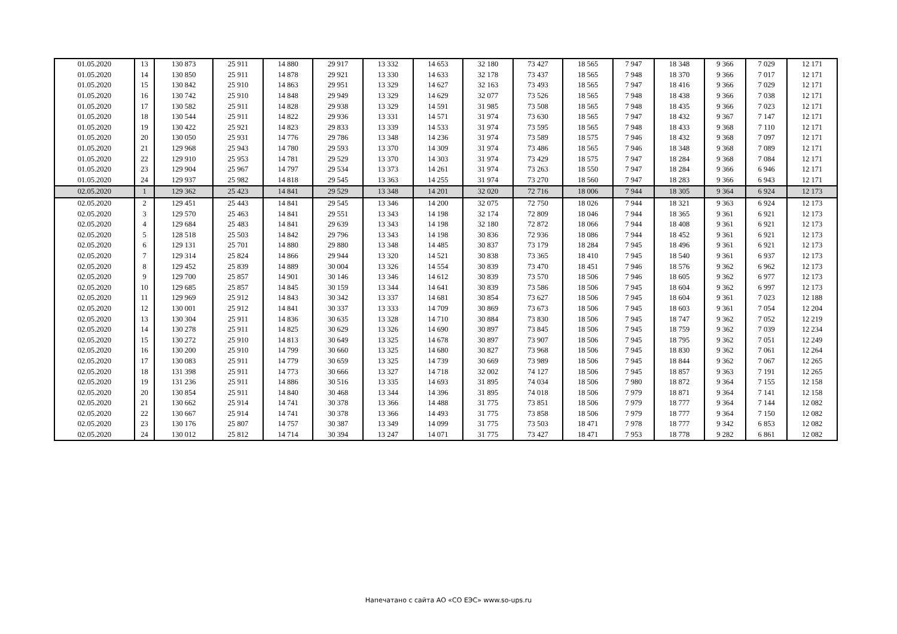| 01.05.2020 | 13 | 130 873 | 25 911 | 14 880 | 29 917 | 13 332 | 14 653 | 32 180 | 73 427 | 18 565 | 7 947 | 18 348 | 9 366 | 7 029 | 12 171 |
| 01.05.2020 | 14 | 130 850 | 25 911 | 14 878 | 29 921 | 13 330 | 14 633 | 32 178 | 73 437 | 18 565 | 7 948 | 18 370 | 9 366 | 7 017 | 12 171 |
| 01.05.2020 | 15 | 130 842 | 25 910 | 14 863 | 29 951 | 13 329 | 14 627 | 32 163 | 73 493 | 18 565 | 7 947 | 18 416 | 9 366 | 7 029 | 12 171 |
| 01.05.2020 | 16 | 130 742 | 25 910 | 14 848 | 29 949 | 13 329 | 14 629 | 32 077 | 73 526 | 18 565 | 7 948 | 18 438 | 9 366 | 7 038 | 12 171 |
| 01.05.2020 | 17 | 130 582 | 25 911 | 14 828 | 29 938 | 13 329 | 14 591 | 31 985 | 73 508 | 18 565 | 7 948 | 18 435 | 9 366 | 7 023 | 12 171 |
| 01.05.2020 | 18 | 130 544 | 25 911 | 14 822 | 29 936 | 13 331 | 14 571 | 31 974 | 73 630 | 18 565 | 7 947 | 18 432 | 9 367 | 7 147 | 12 171 |
| 01.05.2020 | 19 | 130 422 | 25 921 | 14 823 | 29 833 | 13 339 | 14 533 | 31 974 | 73 595 | 18 565 | 7 948 | 18 433 | 9 368 | 7 110 | 12 171 |
| 01.05.2020 | 20 | 130 050 | 25 931 | 14 776 | 29 786 | 13 348 | 14 236 | 31 974 | 73 589 | 18 575 | 7 946 | 18 432 | 9 368 | 7 097 | 12 171 |
| 01.05.2020 | 21 | 129 968 | 25 943 | 14 780 | 29 593 | 13 370 | 14 309 | 31 974 | 73 486 | 18 565 | 7 946 | 18 348 | 9 368 | 7 089 | 12 171 |
| 01.05.2020 | 22 | 129 910 | 25 953 | 14 781 | 29 529 | 13 370 | 14 303 | 31 974 | 73 429 | 18 575 | 7 947 | 18 284 | 9 368 | 7 084 | 12 171 |
| 01.05.2020 | 23 | 129 904 | 25 967 | 14 797 | 29 534 | 13 373 | 14 261 | 31 974 | 73 263 | 18 550 | 7 947 | 18 284 | 9 366 | 6 946 | 12 171 |
| 01.05.2020 | 24 | 129 937 | 25 982 | 14 818 | 29 545 | 13 363 | 14 255 | 31 974 | 73 270 | 18 560 | 7 947 | 18 283 | 9 366 | 6 943 | 12 171 |
| 02.05.2020 | 1 | 129 362 | 25 423 | 14 841 | 29 529 | 13 348 | 14 201 | 32 020 | 72 716 | 18 006 | 7 944 | 18 305 | 9 364 | 6 924 | 12 173 |
| 02.05.2020 | 2 | 129 451 | 25 443 | 14 841 | 29 545 | 13 346 | 14 200 | 32 075 | 72 750 | 18 026 | 7 944 | 18 321 | 9 363 | 6 924 | 12 173 |
| 02.05.2020 | 3 | 129 570 | 25 463 | 14 841 | 29 551 | 13 343 | 14 198 | 32 174 | 72 809 | 18 046 | 7 944 | 18 365 | 9 361 | 6 921 | 12 173 |
| 02.05.2020 | 4 | 129 684 | 25 483 | 14 841 | 29 639 | 13 343 | 14 198 | 32 180 | 72 872 | 18 066 | 7 944 | 18 408 | 9 361 | 6 921 | 12 173 |
| 02.05.2020 | 5 | 128 518 | 25 503 | 14 842 | 29 796 | 13 343 | 14 198 | 30 836 | 72 936 | 18 086 | 7 944 | 18 452 | 9 361 | 6 921 | 12 173 |
| 02.05.2020 | 6 | 129 131 | 25 701 | 14 880 | 29 880 | 13 348 | 14 485 | 30 837 | 73 179 | 18 284 | 7 945 | 18 496 | 9 361 | 6 921 | 12 173 |
| 02.05.2020 | 7 | 129 314 | 25 824 | 14 866 | 29 944 | 13 320 | 14 521 | 30 838 | 73 365 | 18 410 | 7 945 | 18 540 | 9 361 | 6 937 | 12 173 |
| 02.05.2020 | 8 | 129 452 | 25 839 | 14 889 | 30 004 | 13 326 | 14 554 | 30 839 | 73 470 | 18 451 | 7 946 | 18 576 | 9 362 | 6 962 | 12 173 |
| 02.05.2020 | 9 | 129 700 | 25 857 | 14 901 | 30 146 | 13 346 | 14 612 | 30 839 | 73 570 | 18 506 | 7 946 | 18 605 | 9 362 | 6 977 | 12 173 |
| 02.05.2020 | 10 | 129 685 | 25 857 | 14 845 | 30 159 | 13 344 | 14 641 | 30 839 | 73 586 | 18 506 | 7 945 | 18 604 | 9 362 | 6 997 | 12 173 |
| 02.05.2020 | 11 | 129 969 | 25 912 | 14 843 | 30 342 | 13 337 | 14 681 | 30 854 | 73 627 | 18 506 | 7 945 | 18 604 | 9 361 | 7 023 | 12 188 |
| 02.05.2020 | 12 | 130 001 | 25 912 | 14 841 | 30 337 | 13 333 | 14 709 | 30 869 | 73 673 | 18 506 | 7 945 | 18 603 | 9 361 | 7 054 | 12 204 |
| 02.05.2020 | 13 | 130 304 | 25 911 | 14 836 | 30 635 | 13 328 | 14 710 | 30 884 | 73 830 | 18 506 | 7 945 | 18 747 | 9 362 | 7 052 | 12 219 |
| 02.05.2020 | 14 | 130 278 | 25 911 | 14 825 | 30 629 | 13 326 | 14 690 | 30 897 | 73 845 | 18 506 | 7 945 | 18 759 | 9 362 | 7 039 | 12 234 |
| 02.05.2020 | 15 | 130 272 | 25 910 | 14 813 | 30 649 | 13 325 | 14 678 | 30 897 | 73 907 | 18 506 | 7 945 | 18 795 | 9 362 | 7 051 | 12 249 |
| 02.05.2020 | 16 | 130 200 | 25 910 | 14 799 | 30 660 | 13 325 | 14 680 | 30 827 | 73 968 | 18 506 | 7 945 | 18 830 | 9 362 | 7 061 | 12 264 |
| 02.05.2020 | 17 | 130 083 | 25 911 | 14 779 | 30 659 | 13 325 | 14 739 | 30 669 | 73 989 | 18 506 | 7 945 | 18 844 | 9 362 | 7 067 | 12 265 |
| 02.05.2020 | 18 | 131 398 | 25 911 | 14 773 | 30 666 | 13 327 | 14 718 | 32 002 | 74 127 | 18 506 | 7 945 | 18 857 | 9 363 | 7 191 | 12 265 |
| 02.05.2020 | 19 | 131 236 | 25 911 | 14 886 | 30 516 | 13 335 | 14 693 | 31 895 | 74 034 | 18 506 | 7 980 | 18 872 | 9 364 | 7 155 | 12 158 |
| 02.05.2020 | 20 | 130 854 | 25 911 | 14 840 | 30 468 | 13 344 | 14 396 | 31 895 | 74 018 | 18 506 | 7 979 | 18 871 | 9 364 | 7 141 | 12 158 |
| 02.05.2020 | 21 | 130 662 | 25 914 | 14 741 | 30 378 | 13 366 | 14 488 | 31 775 | 73 851 | 18 506 | 7 979 | 18 777 | 9 364 | 7 144 | 12 082 |
| 02.05.2020 | 22 | 130 667 | 25 914 | 14 741 | 30 378 | 13 366 | 14 493 | 31 775 | 73 858 | 18 506 | 7 979 | 18 777 | 9 364 | 7 150 | 12 082 |
| 02.05.2020 | 23 | 130 176 | 25 807 | 14 757 | 30 387 | 13 349 | 14 099 | 31 775 | 73 503 | 18 471 | 7 978 | 18 777 | 9 342 | 6 853 | 12 082 |
| 02.05.2020 | 24 | 130 012 | 25 812 | 14 714 | 30 394 | 13 247 | 14 071 | 31 775 | 73 427 | 18 471 | 7 953 | 18 778 | 9 282 | 6 861 | 12 082 |
Напечатано с сайта АО «СО ЕЭС» www.so-ups.ru